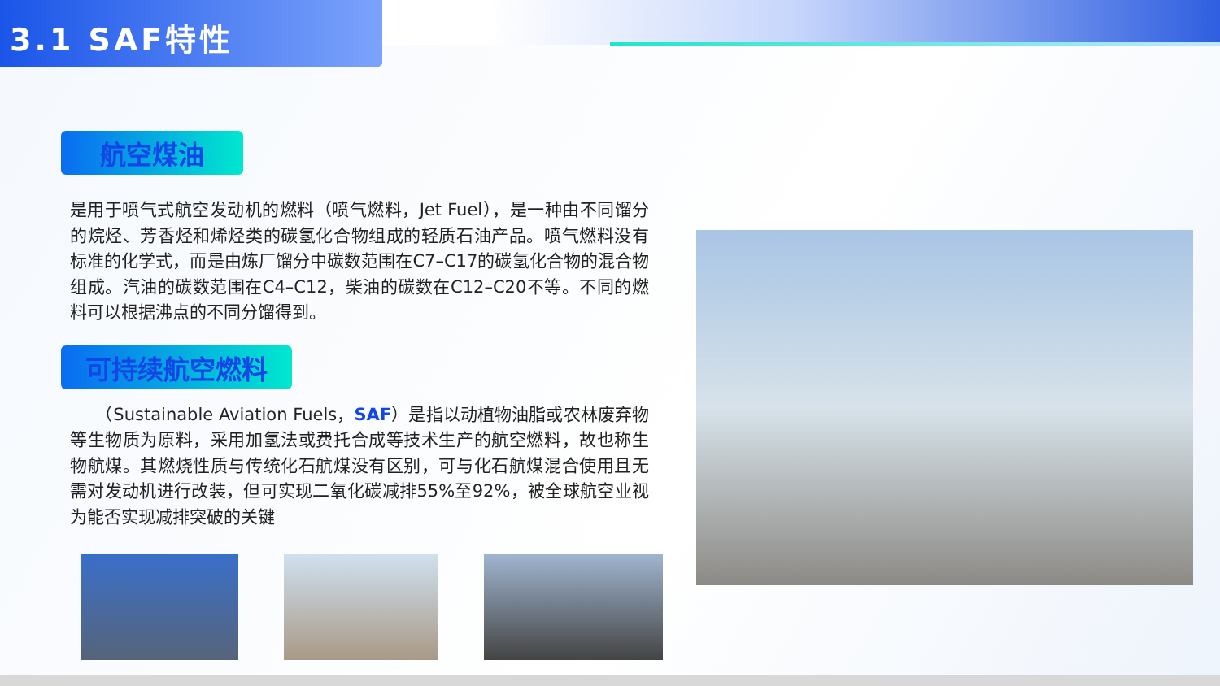3.1 SAF特性
航空煤油
是用于喷气式航空发动机的燃料（喷气燃料，Jet Fuel），是一种由不同馏分的烷烃、芳香烃和烯烃类的碳氢化合物组成的轻质石油产品。喷气燃料没有标准的化学式，而是由炼厂馏分中碳数范围在C7–C17的碳氢化合物的混合物组成。汽油的碳数范围在C4–C12，柴油的碳数在C12–C20不等。不同的燃料可以根据沸点的不同分馏得到。
可持续航空燃料
　　（Sustainable Aviation Fuels，SAF）是指以动植物油脂或农林废弃物等生物质为原料，采用加氢法或费托合成等技术生产的航空燃料，故也称生物航煤。其燃烧性质与传统化石航煤没有区别，可与化石航煤混合使用且无需对发动机进行改装，但可实现二氧化碳减排55%至92%，被全球航空业视为能否实现减排突破的关键